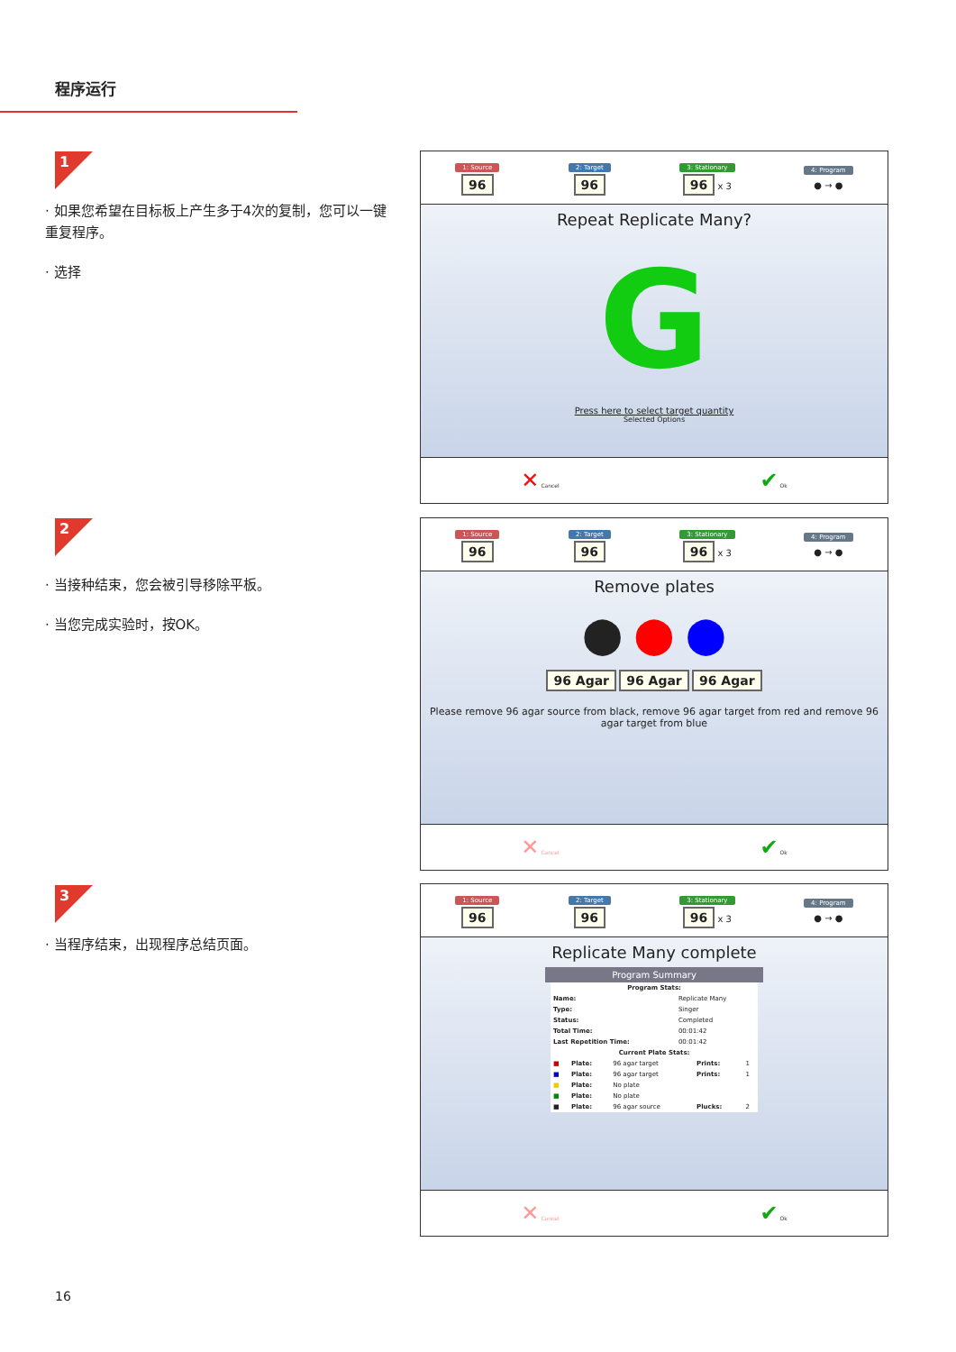程序运行
1
· 如果您希望在目标板上产生多于4次的复制，您可以一键重复程序。
· 选择
2
· 当接种结束，您会被引导移除平板。
· 当您完成实验时，按OK。
3
· 当程序结束，出现程序总结页面。
1: Source
96
2: Target
96
3: Stationary
96 x 3
4: Program
● → ●
Repeat Replicate Many?
G
Press here to select target quantity
Selected Options
✕ Cancel ✔ Ok
1: Source
96
2: Target
96
3: Stationary
96 x 3
4: Program
● → ●
Remove plates
⬤ ⬤ ⬤
96 Agar 96 Agar 96 Agar
Please remove 96 agar source from black, remove 96 agar target from red and remove 96 agar target from blue
✕ Cancel ✔ Ok
1: Source
96
2: Target
96
3: Stationary
96 x 3
4: Program
● → ●
Replicate Many complete
Program Summary
| Program Stats: | |
| --- | --- |
| Name: | Replicate Many |
| Type: | Singer |
| Status: | Completed |
| Total Time: | 00:01:42 |
| Last Repetition Time: | 00:01:42 |
| Current Plate Stats: | | | | |
| --- | --- | --- | --- | --- |
| ■ | Plate: | 96 agar target | Prints: | 1 |
| ■ | Plate: | 96 agar target | Prints: | 1 |
| ■ | Plate: | No plate | | |
| ■ | Plate: | No plate | | |
| ■ | Plate: | 96 agar source | Plucks: | 2 |
✕ Cancel ✔ Ok
16